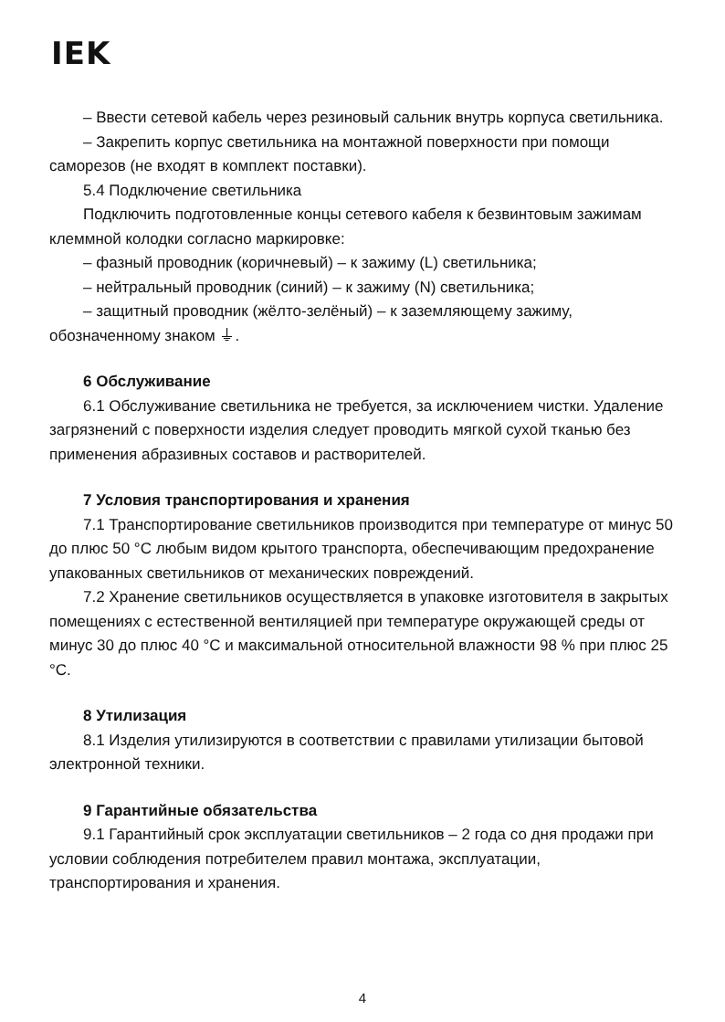IEK
– Ввести сетевой кабель через резиновый сальник внутрь корпуса светильника.
– Закрепить корпус светильника на монтажной поверхности при помощи саморезов (не входят в комплект поставки).
5.4 Подключение светильника
Подключить подготовленные концы сетевого кабеля к безвинтовым зажимам клеммной колодки согласно маркировке:
– фазный проводник (коричневый) – к зажиму (L) светильника;
– нейтральный проводник (синий) – к зажиму (N) светильника;
– защитный проводник (жёлто-зелёный) – к заземляющему зажиму, обозначенному знаком ⏚.
6 Обслуживание
6.1 Обслуживание светильника не требуется, за исключением чистки. Удаление загрязнений с поверхности изделия следует проводить мягкой сухой тканью без применения абразивных составов и растворителей.
7 Условия транспортирования и хранения
7.1 Транспортирование светильников производится при температуре от минус 50 до плюс 50 °C любым видом крытого транспорта, обеспечивающим предохранение упакованных светильников от механических повреждений.
7.2 Хранение светильников осуществляется в упаковке изготовителя в закрытых помещениях с естественной вентиляцией при температуре окружающей среды от минус 30 до плюс 40 °C и максимальной относительной влажности 98 % при плюс 25 °C.
8 Утилизация
8.1 Изделия утилизируются в соответствии с правилами утилизации бытовой электронной техники.
9 Гарантийные обязательства
9.1 Гарантийный срок эксплуатации светильников – 2 года со дня продажи при условии соблюдения потребителем правил монтажа, эксплуатации, транспортирования и хранения.
4